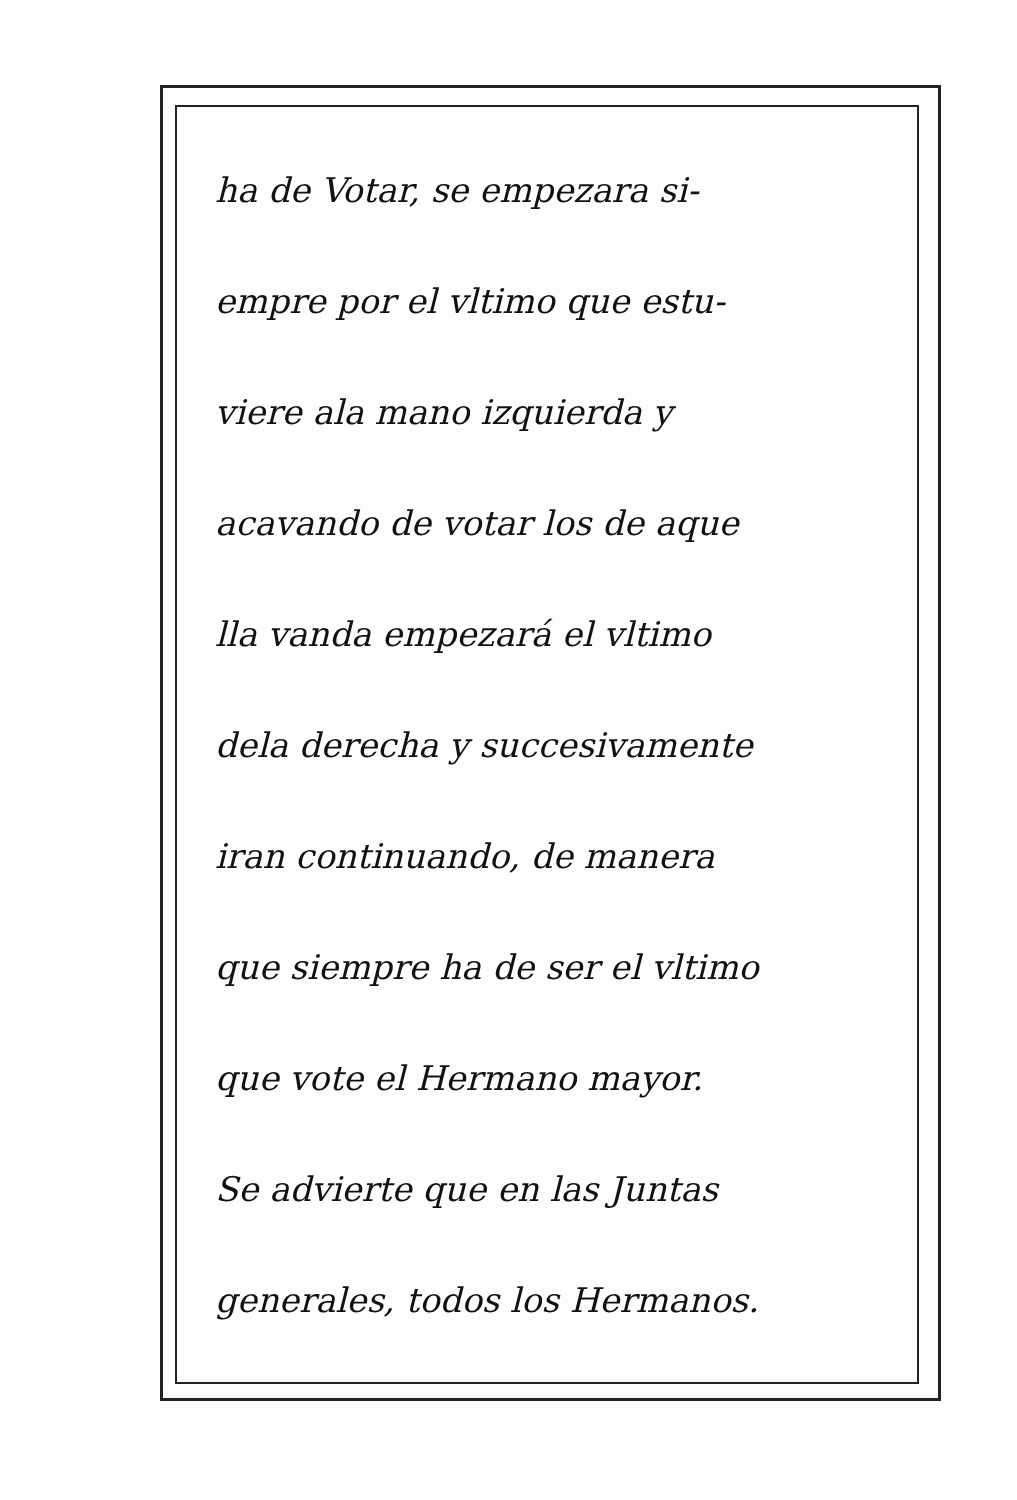ha de Votar, se empezara si-
empre por el vltimo que estu-
viere ala mano izquierda y
acavando de votar los de aque
lla vanda empezará el vltimo
dela derecha y succesivamente
iran continuando, de manera
que siempre ha de ser el vltimo
que vote el Hermano mayor.
Se advierte que en las Juntas
generales, todos los Hermanos.